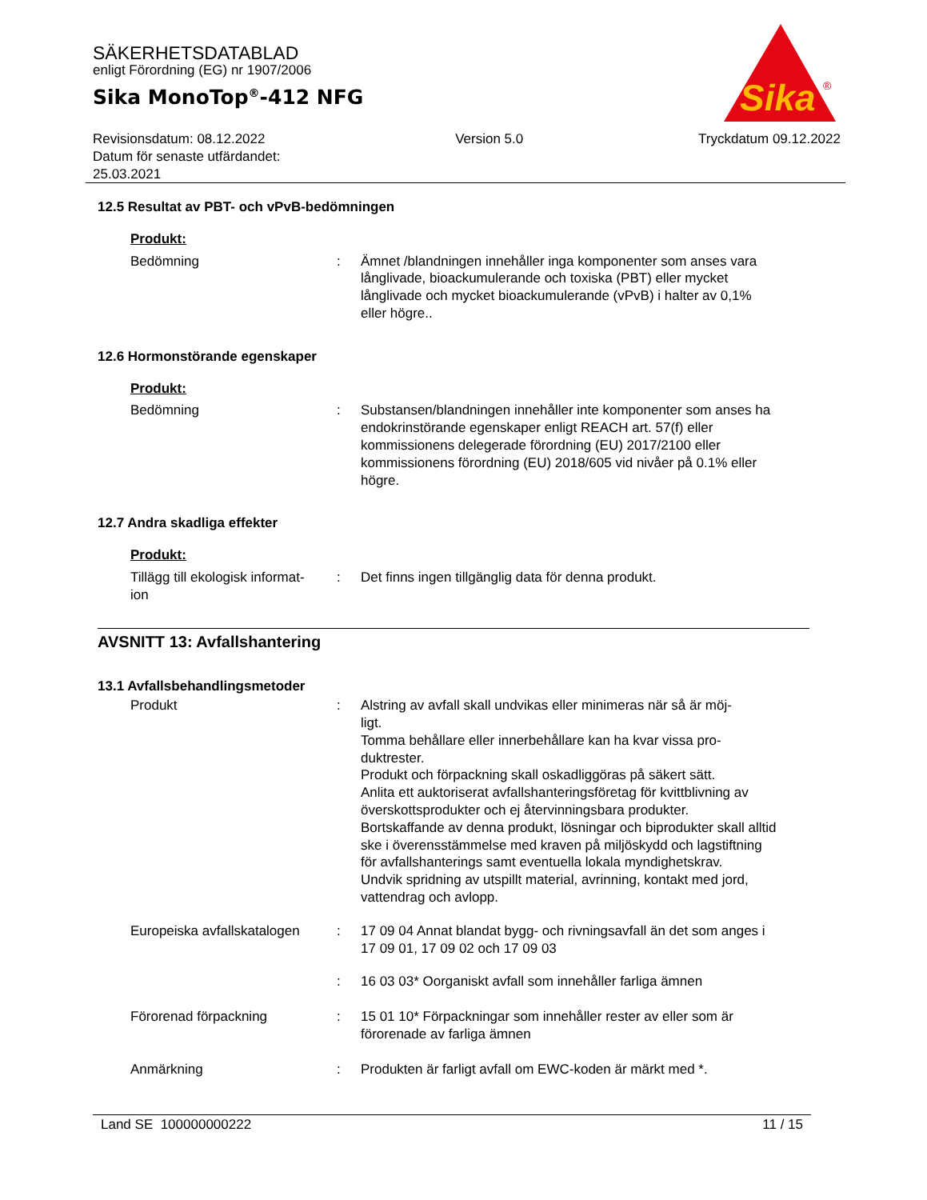SÄKERHETSDATABLAD
enligt Förordning (EG) nr 1907/2006
Sika MonoTop<sup>®</sup>-412 NFG
Sika
®
Revisionsdatum: 08.12.2022
Datum för senaste utfärdandet:
25.03.2021
Version 5.0 Tryckdatum 09.12.2022
12.5 Resultat av PBT- och vPvB-bedömningen
Produkt:
Bedömning : Ämnet /blandningen innehåller inga komponenter som anses vara långlivade, bioackumulerande och toxiska (PBT) eller mycket långlivade och mycket bioackumulerande (vPvB) i halter av 0,1% eller högre..
12.6 Hormonstörande egenskaper
Produkt:
Bedömning : Substansen/blandningen innehåller inte komponenter som anses ha endokrinstörande egenskaper enligt REACH art. 57(f) eller kommissionens delegerade förordning (EU) 2017/2100 eller kommissionens förordning (EU) 2018/605 vid nivåer på 0.1% eller högre.
12.7 Andra skadliga effekter
Produkt:
Tillägg till ekologisk informat-
ion
: Det finns ingen tillgänglig data för denna produkt.
AVSNITT 13: Avfallshantering
13.1 Avfallsbehandlingsmetoder
Produkt : Alstring av avfall skall undvikas eller minimeras när så är möj-
ligt.
Tomma behållare eller innerbehållare kan ha kvar vissa pro-
duktrester.
Produkt och förpackning skall oskadliggöras på säkert sätt.
Anlita ett auktoriserat avfallshanteringsföretag för kvittblivning av överskottsprodukter och ej återvinningsbara produkter.
Bortskaffande av denna produkt, lösningar och biprodukter skall alltid ske i överensstämmelse med kraven på miljöskydd och lagstiftning för avfallshanterings samt eventuella lokala myndighetskrav.
Undvik spridning av utspillt material, avrinning, kontakt med jord, vattendrag och avlopp.
Europeiska avfallskatalogen
: 17 09 04 Annat blandat bygg- och rivningsavfall än det som anges i 17 09 01, 17 09 02 och 17 09 03
: 16 03 03* Oorganiskt avfall som innehåller farliga ämnen
Förorenad förpackning : 15 01 10* Förpackningar som innehåller rester av eller som är förorenade av farliga ämnen
Anmärkning : Produkten är farligt avfall om EWC-koden är märkt med *.
Land SE 100000000222 11 / 15